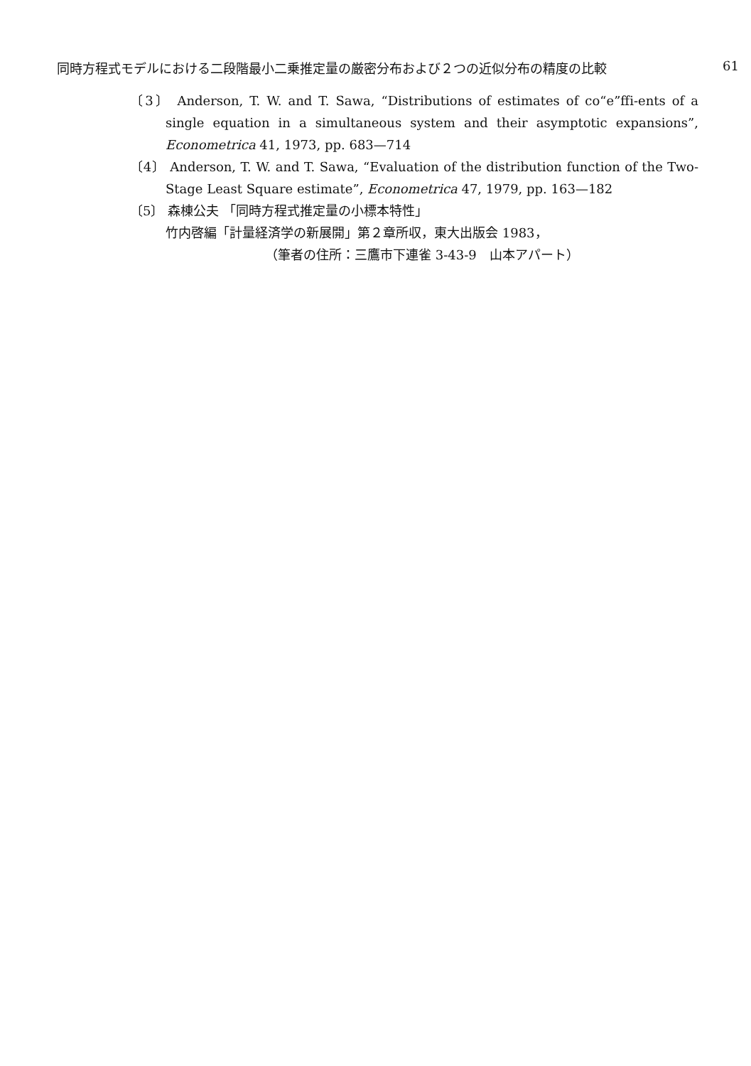同時方程式モデルにおける二段階最小二乗推定量の厳密分布および２つの近似分布の精度の比較 61
〔3〕 Anderson, T. W. and T. Sawa, “Distributions of estimates of co“e”ffi-ents of a single equation in a simultaneous system and their asymptotic expansions”, Econometrica 41, 1973, pp. 683—714
〔4〕 Anderson, T. W. and T. Sawa, “Evaluation of the distribution function of the Two-Stage Least Square estimate”, Econometrica 47, 1979, pp. 163—182
〔5〕 森棟公夫 「同時方程式推定量の小標本特性」
竹内啓編「計量経済学の新展開」第２章所収，東大出版会 1983，
（筆者の住所：三鷹市下連雀 3-43-9　山本アパート）